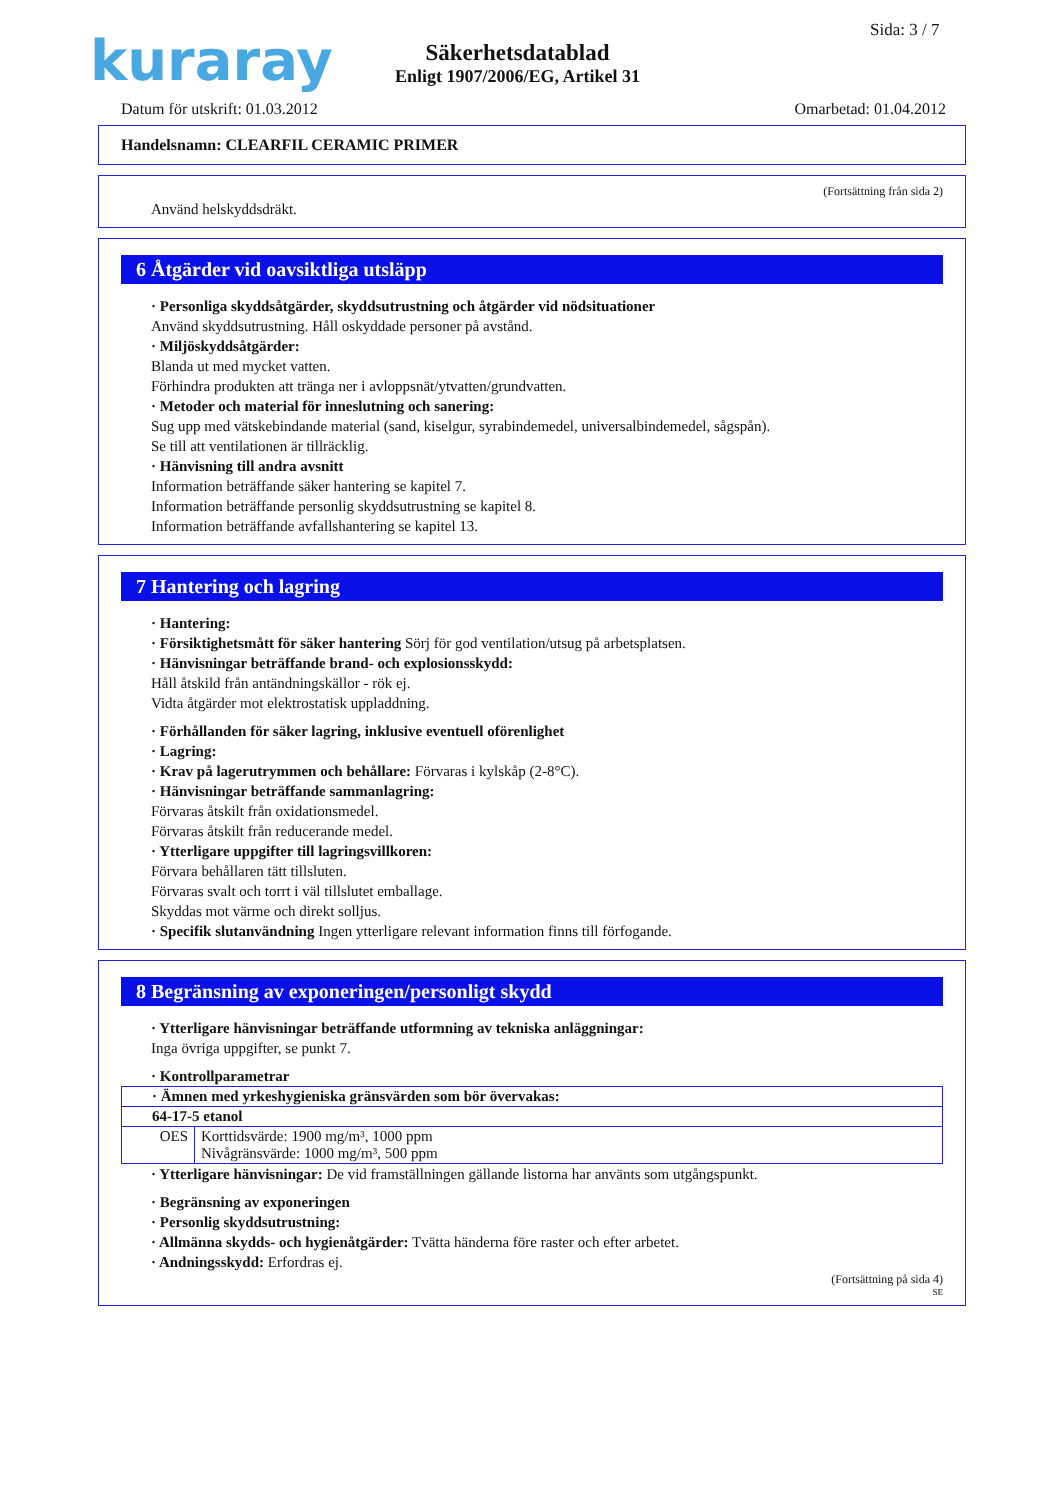kuraray Sida: 3 / 7
Säkerhetsdatablad
Enligt 1907/2006/EG, Artikel 31
Datum för utskrift: 01.03.2012 Omarbetad: 01.04.2012
Handelsnamn: CLEARFIL CERAMIC PRIMER
(Fortsättning från sida 2)
Använd helskyddsdräkt.
6 Åtgärder vid oavsiktliga utsläpp
· Personliga skyddsåtgärder, skyddsutrustning och åtgärder vid nödsituationer
Använd skyddsutrustning. Håll oskyddade personer på avstånd.
· Miljöskyddsåtgärder:
Blanda ut med mycket vatten.
Förhindra produkten att tränga ner i avloppsnät/ytvatten/grundvatten.
· Metoder och material för inneslutning och sanering:
Sug upp med vätskebindande material (sand, kiselgur, syrabindemedel, universalbindemedel, sågspån).
Se till att ventilationen är tillräcklig.
· Hänvisning till andra avsnitt
Information beträffande säker hantering se kapitel 7.
Information beträffande personlig skyddsutrustning se kapitel 8.
Information beträffande avfallshantering se kapitel 13.
7 Hantering och lagring
· Hantering:
· Försiktighetsmått för säker hantering Sörj för god ventilation/utsug på arbetsplatsen.
· Hänvisningar beträffande brand- och explosionsskydd:
Håll åtskild från antändningskällor - rök ej.
Vidta åtgärder mot elektrostatisk uppladdning.
· Förhållanden för säker lagring, inklusive eventuell oförenlighet
· Lagring:
· Krav på lagerutrymmen och behållare: Förvaras i kylskåp (2-8°C).
· Hänvisningar beträffande sammanlagring:
Förvaras åtskilt från oxidationsmedel.
Förvaras åtskilt från reducerande medel.
· Ytterligare uppgifter till lagringsvillkoren:
Förvara behållaren tätt tillsluten.
Förvaras svalt och torrt i väl tillslutet emballage.
Skyddas mot värme och direkt solljus.
· Specifik slutanvändning Ingen ytterligare relevant information finns till förfogande.
8 Begränsning av exponeringen/personligt skydd
· Ytterligare hänvisningar beträffande utformning av tekniska anläggningar:
Inga övriga uppgifter, se punkt 7.
· Kontrollparametrar
| · Ämnen med yrkeshygieniska gränsvärden som bör övervakas: | |
| 64-17-5 etanol | |
| OES | Korttidsvärde: 1900 mg/m³, 1000 ppm Nivågränsvärde: 1000 mg/m³, 500 ppm |
· Ytterligare hänvisningar: De vid framställningen gällande listorna har använts som utgångspunkt.
· Begränsning av exponeringen
· Personlig skyddsutrustning:
· Allmänna skydds- och hygienåtgärder: Tvätta händerna före raster och efter arbetet.
· Andningsskydd: Erfordras ej.
(Fortsättning på sida 4)
SE